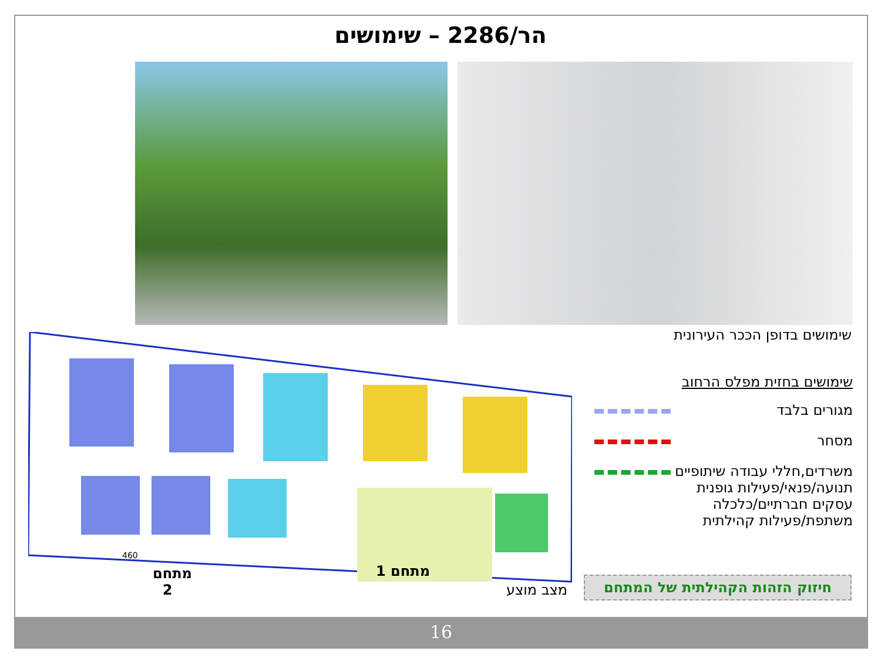הר/2286 – שימושים
שימושים בדופן הככר העירונית
460
מתחם
2
מתחם 1
מצב מוצע
שימושים בחזית מפלס הרחוב
מגורים בלבד
מסחר
משרדים,חללי עבודה שיתופיים
תנועה/פנאי/פעילות גופנית
עסקים חברתיים/כלכלה
משתפת/פעילות קהילתית
חיזוק הזהות הקהילתית של המתחם
16